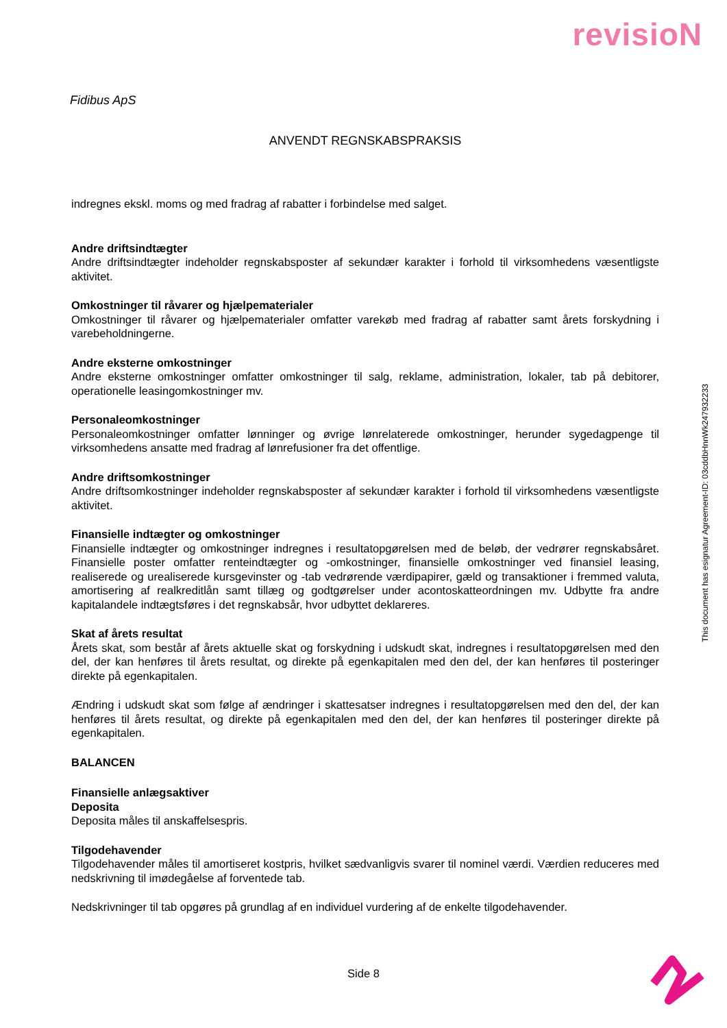revisioN
Fidibus ApS
ANVENDT REGNSKABSPRAKSIS
indregnes ekskl. moms og med fradrag af rabatter i forbindelse med salget.
Andre driftsindtægter
Andre driftsindtægter indeholder regnskabsposter af sekundær karakter i forhold til virksomhedens væsentligste aktivitet.
Omkostninger til råvarer og hjælpematerialer
Omkostninger til råvarer og hjælpematerialer omfatter varekøb med fradrag af rabatter samt årets forskydning i varebeholdningerne.
Andre eksterne omkostninger
Andre eksterne omkostninger omfatter omkostninger til salg, reklame, administration, lokaler, tab på debitorer, operationelle leasingomkostninger mv.
Personaleomkostninger
Personaleomkostninger omfatter lønninger og øvrige lønrelaterede omkostninger, herunder sygedagpenge til virksomhedens ansatte med fradrag af lønrefusioner fra det offentlige.
Andre driftsomkostninger
Andre driftsomkostninger indeholder regnskabsposter af sekundær karakter i forhold til virksomhedens væsentligste aktivitet.
Finansielle indtægter og omkostninger
Finansielle indtægter og omkostninger indregnes i resultatopgørelsen med de beløb, der vedrører regnskabsåret. Finansielle poster omfatter renteindtægter og -omkostninger, finansielle omkostninger ved finansiel leasing, realiserede og urealiserede kursgevinster og -tab vedrørende værdipapirer, gæld og transaktioner i fremmed valuta, amortisering af realkreditlån samt tillæg og godtgørelser under acontoskatteordningen mv. Udbytte fra andre kapitalandele indtægtsføres i det regnskabsår, hvor udbyttet deklareres.
Skat af årets resultat
Årets skat, som består af årets aktuelle skat og forskydning i udskudt skat, indregnes i resultatopgørelsen med den del, der kan henføres til årets resultat, og direkte på egenkapitalen med den del, der kan henføres til posteringer direkte på egenkapitalen.
Ændring i udskudt skat som følge af ændringer i skattesatser indregnes i resultatopgørelsen med den del, der kan henføres til årets resultat, og direkte på egenkapitalen med den del, der kan henføres til posteringer direkte på egenkapitalen.
BALANCEN
Finansielle anlægsaktiver
Deposita
Deposita måles til anskaffelsespris.
Tilgodehavender
Tilgodehavender måles til amortiseret kostpris, hvilket sædvanligvis svarer til nominel værdi. Værdien reduceres med nedskrivning til imødegåelse af forventede tab.
Nedskrivninger til tab opgøres på grundlag af en individuel vurdering af de enkelte tilgodehavender.
This document has esignatur Agreement-ID: 03cddbHnnWk247932233
Side 8